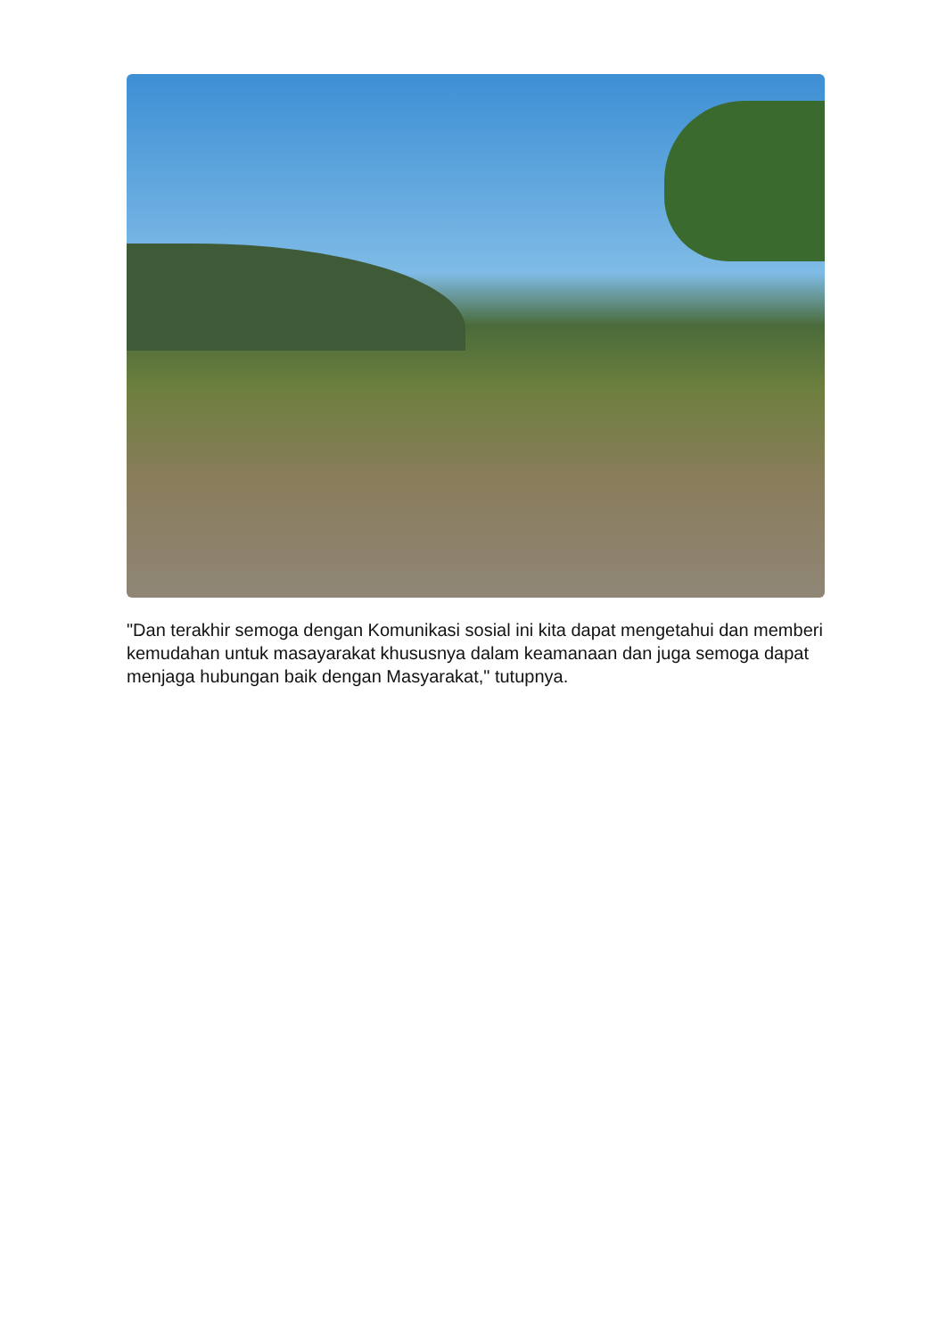"Dan terakhir semoga dengan Komunikasi sosial ini kita dapat mengetahui dan memberi kemudahan untuk masayarakat khususnya dalam keamanaan dan juga semoga dapat menjaga hubungan baik dengan Masyarakat," tutupnya.